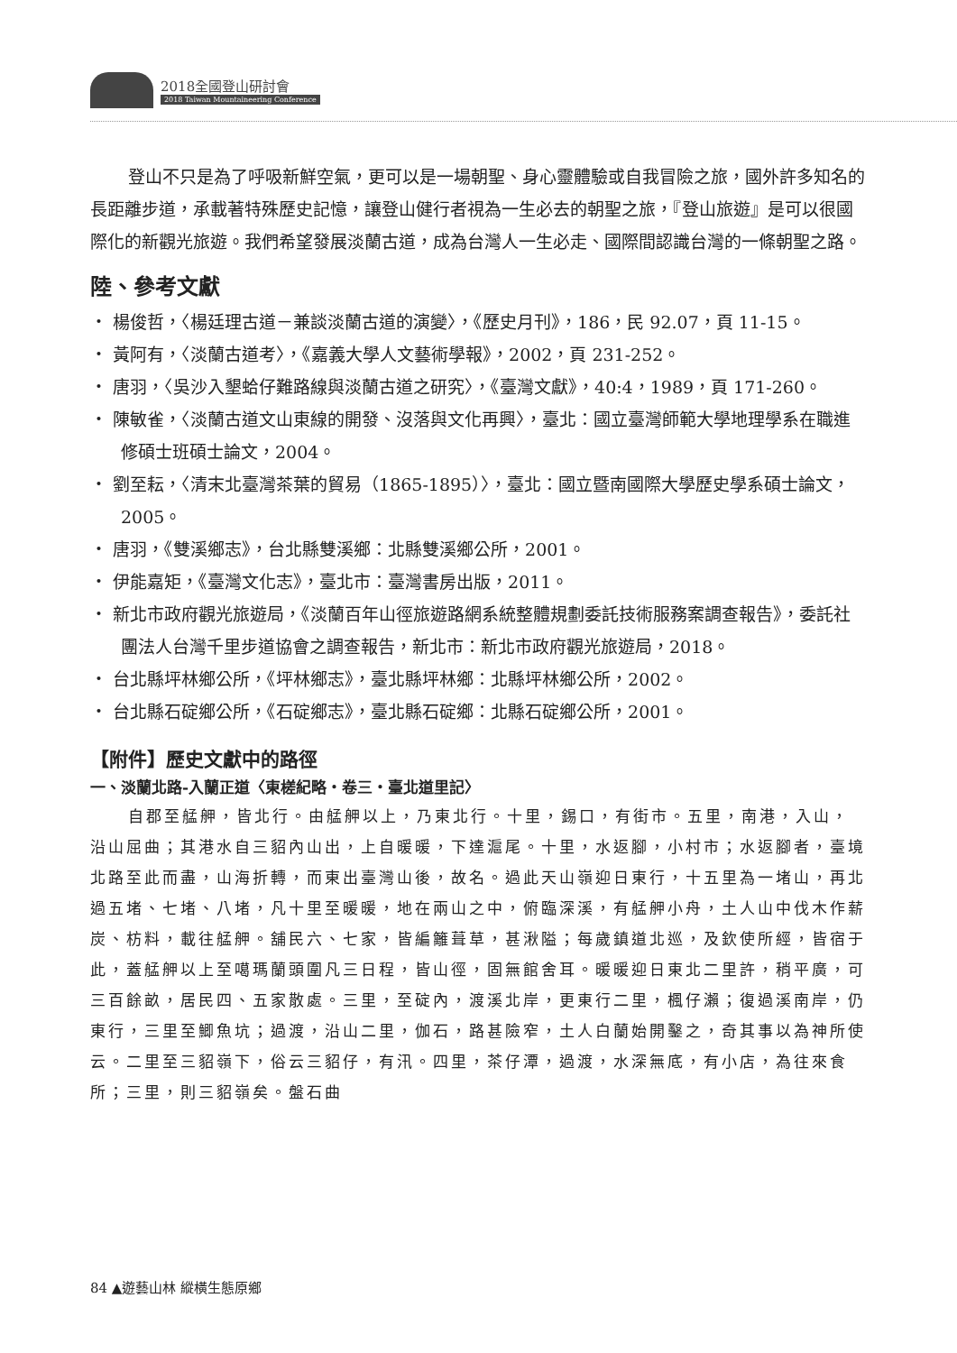2018全國登山研討會
2018 Taiwan Mountaineering Conference
登山不只是為了呼吸新鮮空氣，更可以是一場朝聖、身心靈體驗或自我冒險之旅，國外許多知名的長距離步道，承載著特殊歷史記憶，讓登山健行者視為一生必去的朝聖之旅，『登山旅遊』是可以很國際化的新觀光旅遊。我們希望發展淡蘭古道，成為台灣人一生必走、國際間認識台灣的一條朝聖之路。
陸、參考文獻
・ 楊俊哲，〈楊廷理古道－兼談淡蘭古道的演變〉，《歷史月刊》，186，民 92.07，頁 11-15。
・ 黃阿有，〈淡蘭古道考〉，《嘉義大學人文藝術學報》，2002，頁 231-252。
・ 唐羽，〈吳沙入墾蛤仔難路線與淡蘭古道之研究〉，《臺灣文獻》，40:4，1989，頁 171-260。
・ 陳敏雀，〈淡蘭古道文山東線的開發、沒落與文化再興〉，臺北：國立臺灣師範大學地理學系在職進修碩士班碩士論文，2004。
・ 劉至耘，〈清末北臺灣茶葉的貿易（1865-1895）〉，臺北：國立暨南國際大學歷史學系碩士論文，2005。
・ 唐羽，《雙溪鄉志》，台北縣雙溪鄉：北縣雙溪鄉公所，2001。
・ 伊能嘉矩，《臺灣文化志》，臺北市：臺灣書房出版，2011。
・ 新北市政府觀光旅遊局，《淡蘭百年山徑旅遊路網系統整體規劃委託技術服務案調查報告》，委託社團法人台灣千里步道協會之調查報告，新北市：新北市政府觀光旅遊局，2018。
・ 台北縣坪林鄉公所，《坪林鄉志》，臺北縣坪林鄉：北縣坪林鄉公所，2002。
・ 台北縣石碇鄉公所，《石碇鄉志》，臺北縣石碇鄉：北縣石碇鄉公所，2001。
【附件】歷史文獻中的路徑
一、淡蘭北路-入蘭正道〈東槎紀略・卷三・臺北道里記〉
自郡至艋舺，皆北行。由艋舺以上，乃東北行。十里，錫口，有街市。五里，南港，入山，沿山屈曲；其港水自三貂內山出，上自暖暖，下達滬尾。十里，水返腳，小村市；水返腳者，臺境北路至此而盡，山海折轉，而東出臺灣山後，故名。過此天山嶺迎日東行，十五里為一堵山，再北過五堵、七堵、八堵，凡十里至暖暖，地在兩山之中，俯臨深溪，有艋舺小舟，土人山中伐木作薪炭、枋料，載往艋舺。舖民六、七家，皆編籬葺草，甚湫隘；每歲鎮道北巡，及欽使所經，皆宿于此，蓋艋舺以上至噶瑪蘭頭圍凡三日程，皆山徑，固無館舍耳。暖暖迎日東北二里許，稍平廣，可三百餘畝，居民四、五家散處。三里，至碇內，渡溪北岸，更東行二里，楓仔瀨；復過溪南岸，仍東行，三里至鯽魚坑；過渡，沿山二里，伽石，路甚險窄，土人白蘭始開鑿之，奇其事以為神所使云。二里至三貂嶺下，俗云三貂仔，有汛。四里，茶仔潭，過渡，水深無底，有小店，為往來食所；三里，則三貂嶺矣。盤石曲
84 ▲遊藝山林 縱橫生態原鄉